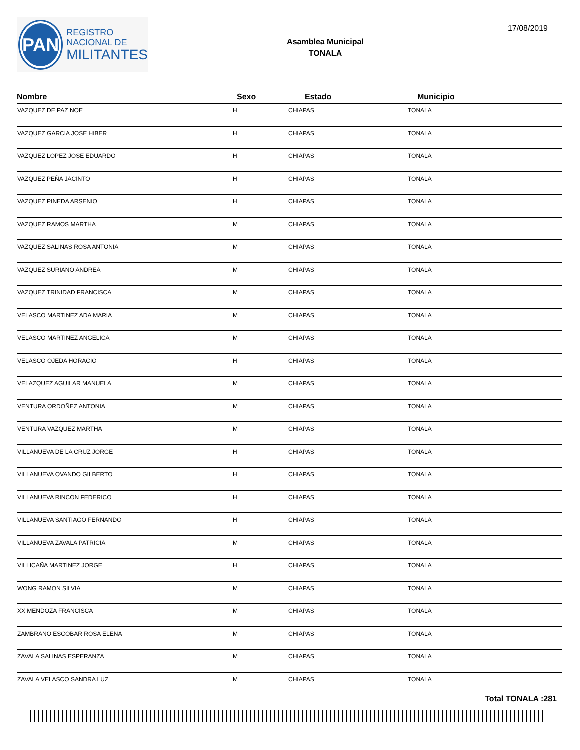PAN
REGISTRO
NACIONAL DE
MILITANTES
Asamblea Municipal
TONALA
17/08/2019
| Nombre | Sexo | Estado | Municipio |
| --- | --- | --- | --- |
| VAZQUEZ DE PAZ NOE | H | CHIAPAS | TONALA |
| VAZQUEZ GARCIA JOSE HIBER | H | CHIAPAS | TONALA |
| VAZQUEZ LOPEZ JOSE EDUARDO | H | CHIAPAS | TONALA |
| VAZQUEZ PEÑA JACINTO | H | CHIAPAS | TONALA |
| VAZQUEZ PINEDA ARSENIO | H | CHIAPAS | TONALA |
| VAZQUEZ RAMOS MARTHA | M | CHIAPAS | TONALA |
| VAZQUEZ SALINAS ROSA ANTONIA | M | CHIAPAS | TONALA |
| VAZQUEZ SURIANO ANDREA | M | CHIAPAS | TONALA |
| VAZQUEZ TRINIDAD FRANCISCA | M | CHIAPAS | TONALA |
| VELASCO MARTINEZ ADA MARIA | M | CHIAPAS | TONALA |
| VELASCO MARTINEZ ANGELICA | M | CHIAPAS | TONALA |
| VELASCO OJEDA HORACIO | H | CHIAPAS | TONALA |
| VELAZQUEZ AGUILAR MANUELA | M | CHIAPAS | TONALA |
| VENTURA ORDOÑEZ ANTONIA | M | CHIAPAS | TONALA |
| VENTURA VAZQUEZ MARTHA | M | CHIAPAS | TONALA |
| VILLANUEVA DE LA CRUZ JORGE | H | CHIAPAS | TONALA |
| VILLANUEVA OVANDO GILBERTO | H | CHIAPAS | TONALA |
| VILLANUEVA RINCON FEDERICO | H | CHIAPAS | TONALA |
| VILLANUEVA SANTIAGO FERNANDO | H | CHIAPAS | TONALA |
| VILLANUEVA ZAVALA PATRICIA | M | CHIAPAS | TONALA |
| VILLICAÑA MARTINEZ JORGE | H | CHIAPAS | TONALA |
| WONG RAMON SILVIA | M | CHIAPAS | TONALA |
| XX MENDOZA FRANCISCA | M | CHIAPAS | TONALA |
| ZAMBRANO ESCOBAR ROSA ELENA | M | CHIAPAS | TONALA |
| ZAVALA SALINAS ESPERANZA | M | CHIAPAS | TONALA |
| ZAVALA VELASCO SANDRA LUZ | M | CHIAPAS | TONALA |
Total TONALA :281